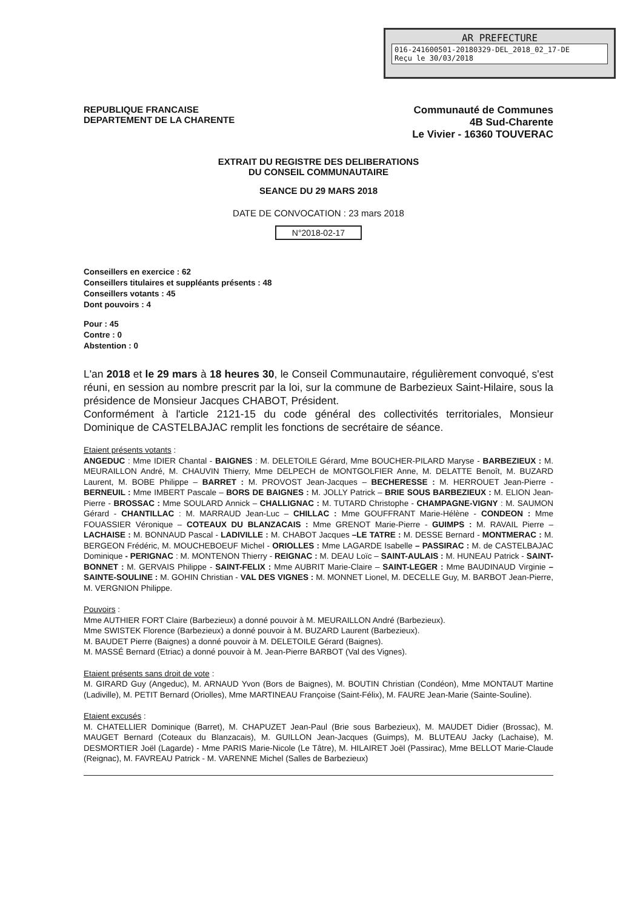AR PREFECTURE
016-241600501-20180329-DEL_2018_02_17-DE
Reçu le 30/03/2018
REPUBLIQUE FRANCAISE
DEPARTEMENT DE LA CHARENTE
Communauté de Communes
4B Sud-Charente
Le Vivier - 16360 TOUVERAC
EXTRAIT DU REGISTRE DES DELIBERATIONS
DU CONSEIL COMMUNAUTAIRE
SEANCE DU 29 MARS 2018
DATE DE CONVOCATION : 23 mars 2018
N°2018-02-17
Conseillers en exercice : 62
Conseillers titulaires et suppléants présents : 48
Conseillers votants : 45
Dont pouvoirs : 4
Pour : 45
Contre : 0
Abstention : 0
L'an 2018 et le 29 mars à 18 heures 30, le Conseil Communautaire, régulièrement convoqué, s'est réuni, en session au nombre prescrit par la loi, sur la commune de Barbezieux Saint-Hilaire, sous la présidence de Monsieur Jacques CHABOT, Président.
Conformément à l'article 2121-15 du code général des collectivités territoriales, Monsieur Dominique de CASTELBAJAC remplit les fonctions de secrétaire de séance.
Etaient présents votants :
ANGEDUC : Mme IDIER Chantal - BAIGNES : M. DELETOILE Gérard, Mme BOUCHER-PILARD Maryse - BARBEZIEUX : M. MEURAILLON André, M. CHAUVIN Thierry, Mme DELPECH de MONTGOLFIER Anne, M. DELATTE Benoît, M. BUZARD Laurent, M. BOBE Philippe – BARRET : M. PROVOST Jean-Jacques – BECHERESSE : M. HERROUET Jean-Pierre - BERNEUIL : Mme IMBERT Pascale – BORS DE BAIGNES : M. JOLLY Patrick – BRIE SOUS BARBEZIEUX : M. ELION Jean-Pierre - BROSSAC : Mme SOULARD Annick – CHALLIGNAC : M. TUTARD Christophe - CHAMPAGNE-VIGNY : M. SAUMON Gérard - CHANTILLAC : M. MARRAUD Jean-Luc – CHILLAC : Mme GOUFFRANT Marie-Hélène - CONDEON : Mme FOUASSIER Véronique – COTEAUX DU BLANZACAIS : Mme GRENOT Marie-Pierre - GUIMPS : M. RAVAIL Pierre – LACHAISE : M. BONNAUD Pascal - LADIVILLE : M. CHABOT Jacques –LE TATRE : M. DESSE Bernard - MONTMERAC : M. BERGEON Frédéric, M. MOUCHEBOEUF Michel - ORIOLLES : Mme LAGARDE Isabelle – PASSIRAC : M. de CASTELBAJAC Dominique - PERIGNAC : M. MONTENON Thierry - REIGNAC : M. DEAU Loïc – SAINT-AULAIS : M. HUNEAU Patrick - SAINT-BONNET : M. GERVAIS Philippe - SAINT-FELIX : Mme AUBRIT Marie-Claire – SAINT-LEGER : Mme BAUDINAUD Virginie –SAINTE-SOULINE : M. GOHIN Christian - VAL DES VIGNES : M. MONNET Lionel, M. DECELLE Guy, M. BARBOT Jean-Pierre, M. VERGNION Philippe.
Pouvoirs :
Mme AUTHIER FORT Claire (Barbezieux) a donné pouvoir à M. MEURAILLON André (Barbezieux).
Mme SWISTEK Florence (Barbezieux) a donné pouvoir à M. BUZARD Laurent (Barbezieux).
M. BAUDET Pierre (Baignes) a donné pouvoir à M. DELETOILE Gérard (Baignes).
M. MASSÉ Bernard (Etriac) a donné pouvoir à M. Jean-Pierre BARBOT (Val des Vignes).
Etaient présents sans droit de vote :
M. GIRARD Guy (Angeduc), M. ARNAUD Yvon (Bors de Baignes), M. BOUTIN Christian (Condéon), Mme MONTAUT Martine (Ladiville), M. PETIT Bernard (Oriolles), Mme MARTINEAU Françoise (Saint-Félix), M. FAURE Jean-Marie (Sainte-Souline).
Etaient excusés :
M. CHATELLIER Dominique (Barret), M. CHAPUZET Jean-Paul (Brie sous Barbezieux), M. MAUDET Didier (Brossac), M. MAUGET Bernard (Coteaux du Blanzacais), M. GUILLON Jean-Jacques (Guimps), M. BLUTEAU Jacky (Lachaise), M. DESMORTIER Joël (Lagarde) - Mme PARIS Marie-Nicole (Le Tâtre), M. HILAIRET Joël (Passirac), Mme BELLOT Marie-Claude (Reignac), M. FAVREAU Patrick - M. VARENNE Michel (Salles de Barbezieux)